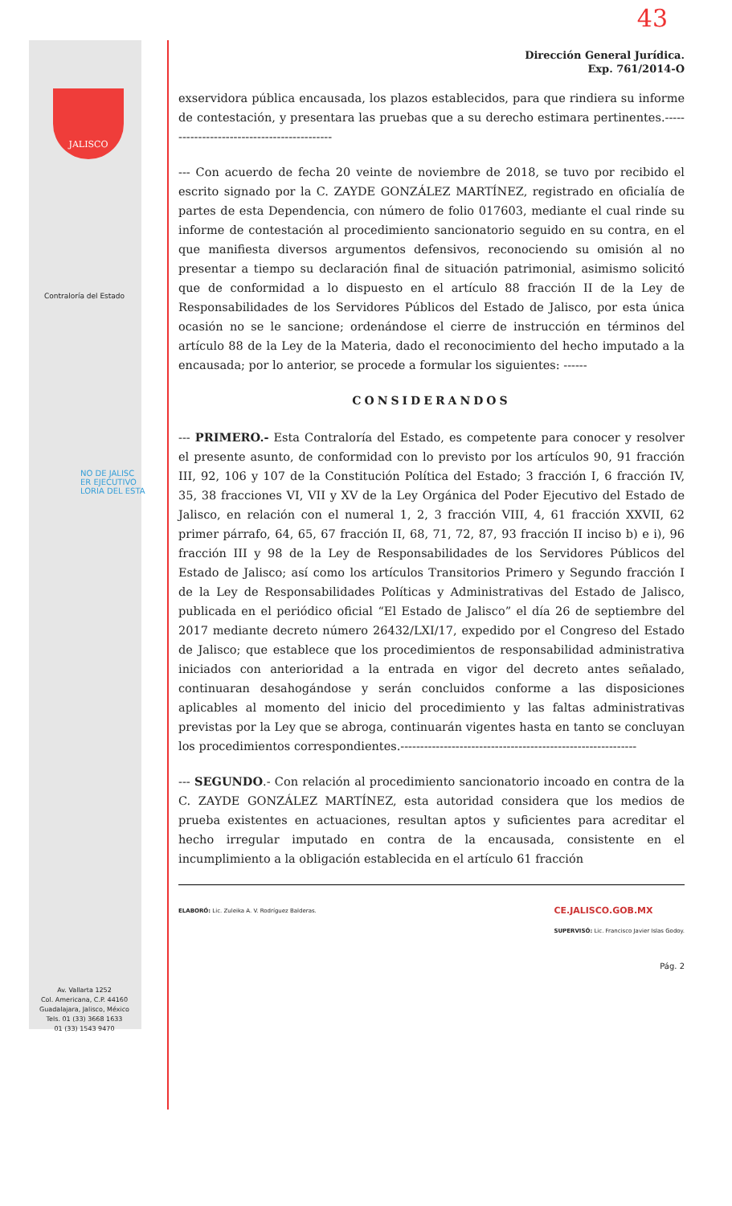43
JALISCO
Contraloría del Estado
NO DE JALISC
ER EJECUTIVO
LORIA DEL ESTA
Av. Vallarta 1252
Col. Americana, C.P. 44160
Guadalajara, Jalisco, México
Tels. 01 (33) 3668 1633
01 (33) 1543 9470
Dirección General Jurídica.
Exp. 761/2014-O
exservidora pública encausada, los plazos establecidos, para que rindiera su informe de contestación, y presentara las pruebas que a su derecho estimara pertinentes.--------------------------------------------
--- Con acuerdo de fecha 20 veinte de noviembre de 2018, se tuvo por recibido el escrito signado por la C. ZAYDE GONZÁLEZ MARTÍNEZ, registrado en oficialía de partes de esta Dependencia, con número de folio 017603, mediante el cual rinde su informe de contestación al procedimiento sancionatorio seguido en su contra, en el que manifiesta diversos argumentos defensivos, reconociendo su omisión al no presentar a tiempo su declaración final de situación patrimonial, asimismo solicitó que de conformidad a lo dispuesto en el artículo 88 fracción II de la Ley de Responsabilidades de los Servidores Públicos del Estado de Jalisco, por esta única ocasión no se le sancione; ordenándose el cierre de instrucción en términos del artículo 88 de la Ley de la Materia, dado el reconocimiento del hecho imputado a la encausada; por lo anterior, se procede a formular los siguientes: ------
CONSIDERANDOS
--- PRIMERO.- Esta Contraloría del Estado, es competente para conocer y resolver el presente asunto, de conformidad con lo previsto por los artículos 90, 91 fracción III, 92, 106 y 107 de la Constitución Política del Estado; 3 fracción I, 6 fracción IV, 35, 38 fracciones VI, VII y XV de la Ley Orgánica del Poder Ejecutivo del Estado de Jalisco, en relación con el numeral 1, 2, 3 fracción VIII, 4, 61 fracción XXVII, 62 primer párrafo, 64, 65, 67 fracción II, 68, 71, 72, 87, 93 fracción II inciso b) e i), 96 fracción III y 98 de la Ley de Responsabilidades de los Servidores Públicos del Estado de Jalisco; así como los artículos Transitorios Primero y Segundo fracción I de la Ley de Responsabilidades Políticas y Administrativas del Estado de Jalisco, publicada en el periódico oficial “El Estado de Jalisco” el día 26 de septiembre del 2017 mediante decreto número 26432/LXI/17, expedido por el Congreso del Estado de Jalisco; que establece que los procedimientos de responsabilidad administrativa iniciados con anterioridad a la entrada en vigor del decreto antes señalado, continuaran desahogándose y serán concluidos conforme a las disposiciones aplicables al momento del inicio del procedimiento y las faltas administrativas previstas por la Ley que se abroga, continuarán vigentes hasta en tanto se concluyan los procedimientos correspondientes.------------------------------------------------------------
--- SEGUNDO.- Con relación al procedimiento sancionatorio incoado en contra de la C. ZAYDE GONZÁLEZ MARTÍNEZ, esta autoridad considera que los medios de prueba existentes en actuaciones, resultan aptos y suficientes para acreditar el hecho irregular imputado en contra de la encausada, consistente en el incumplimiento a la obligación establecida en el artículo 61 fracción
ELABORÓ: Lic. Zuleika A. V. Rodríguez Balderas. CE.JALISCO.GOB.MX
SUPERVISÓ: Lic. Francisco Javier Islas Godoy.
Pág. 2